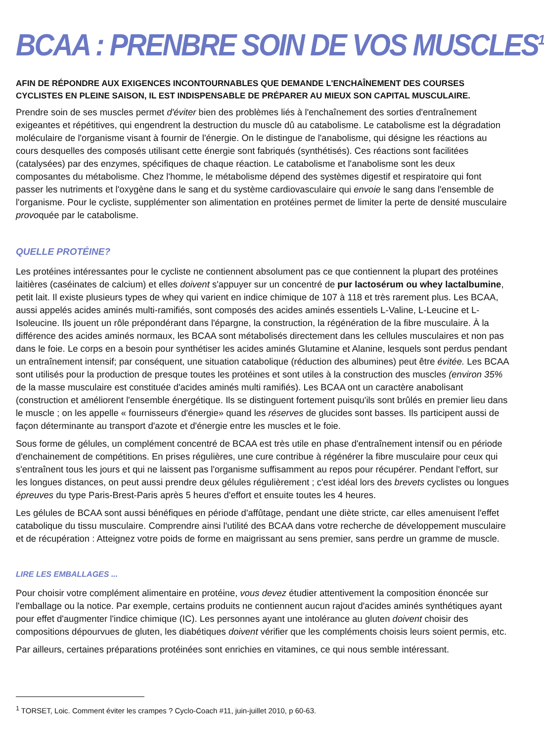BCAA : PRENBRE SOIN DE VOS MUSCLES<sup>1</sup>
AFIN DE RÉPONDRE AUX EXIGENCES INCONTOURNABLES QUE DEMANDE L'ENCHAÎNEMENT DES COURSES CYCLISTES EN PLEINE SAISON, IL EST INDISPENSABLE DE PRÉPARER AU MIEUX SON CAPITAL MUSCULAIRE.
Prendre soin de ses muscles permet d'éviter bien des problèmes liés à l'enchaînement des sorties d'entraînement exigeantes et répétitives, qui engendrent la destruction du muscle dû au catabolisme. Le catabolisme est la dégradation moléculaire de l'organisme visant à fournir de l'énergie. On le distingue de l'anabolisme, qui désigne les réactions au cours desquelles des composés utilisant cette énergie sont fabriqués (synthétisés). Ces réactions sont facilitées (catalysées) par des enzymes, spécifiques de chaque réaction. Le catabolisme et l'anabolisme sont les deux composantes du métabolisme. Chez l'homme, le métabolisme dépend des systèmes digestif et respiratoire qui font passer les nutriments et l'oxygène dans le sang et du système cardiovasculaire qui envoie le sang dans l'ensemble de l'organisme. Pour le cycliste, supplémenter son alimentation en protéines permet de limiter la perte de densité musculaire provoquée par le catabolisme.
QUELLE PROTÉINE?
Les protéines intéressantes pour le cycliste ne contiennent absolument pas ce que contiennent la plupart des protéines laitières (caséinates de calcium) et elles doivent s'appuyer sur un concentré de pur lactosérum ou whey lactalbumine, petit lait. Il existe plusieurs types de whey qui varient en indice chimique de 107 à 118 et très rarement plus. Les BCAA, aussi appelés acides aminés multi-ramifiés, sont composés des acides aminés essentiels L-Valine, L-Leucine et L-Isoleucine. Ils jouent un rôle prépondérant dans l'épargne, la construction, la régénération de la fibre musculaire. À la différence des acides aminés normaux, les BCAA sont métabolisés directement dans les cellules musculaires et non pas dans le foie. Le corps en a besoin pour synthétiser les acides aminés Glutamine et Alanine, lesquels sont perdus pendant un entraînement intensif; par conséquent, une situation catabolique (réduction des albumines) peut être évitée. Les BCAA sont utilisés pour la production de presque toutes les protéines et sont utiles à la construction des muscles (environ 35% de la masse musculaire est constituée d'acides aminés multi ramifiés). Les BCAA ont un caractère anabolisant (construction et améliorent l'ensemble énergétique. Ils se distinguent fortement puisqu'ils sont brûlés en premier lieu dans le muscle ; on les appelle « fournisseurs d'énergie» quand les réserves de glucides sont basses. Ils participent aussi de façon déterminante au transport d'azote et d'énergie entre les muscles et le foie.
Sous forme de gélules, un complément concentré de BCAA est très utile en phase d'entraînement intensif ou en période d'enchainement de compétitions. En prises régulières, une cure contribue à régénérer la fibre musculaire pour ceux qui s'entraînent tous les jours et qui ne laissent pas l'organisme suffisamment au repos pour récupérer. Pendant l'effort, sur les longues distances, on peut aussi prendre deux gélules régulièrement ; c'est idéal lors des brevets cyclistes ou longues épreuves du type Paris-Brest-Paris après 5 heures d'effort et ensuite toutes les 4 heures.
Les gélules de BCAA sont aussi bénéfiques en période d'affûtage, pendant une diète stricte, car elles amenuisent l'effet catabolique du tissu musculaire. Comprendre ainsi l'utilité des BCAA dans votre recherche de développement musculaire et de récupération : Atteignez votre poids de forme en maigrissant au sens premier, sans perdre un gramme de muscle.
LIRE LES EMBALLAGES ...
Pour choisir votre complément alimentaire en protéine, vous devez étudier attentivement la composition énoncée sur l'emballage ou la notice. Par exemple, certains produits ne contiennent aucun rajout d'acides aminés synthétiques ayant pour effet d'augmenter l'indice chimique (IC). Les personnes ayant une intolérance au gluten doivent choisir des compositions dépourvues de gluten, les diabétiques doivent vérifier que les compléments choisis leurs soient permis, etc.
Par ailleurs, certaines préparations protéinées sont enrichies en vitamines, ce qui nous semble intéressant.
<sup>1</sup> TORSET, Loic. Comment éviter les crampes ? Cyclo-Coach #11, juin-juillet 2010, p 60-63.